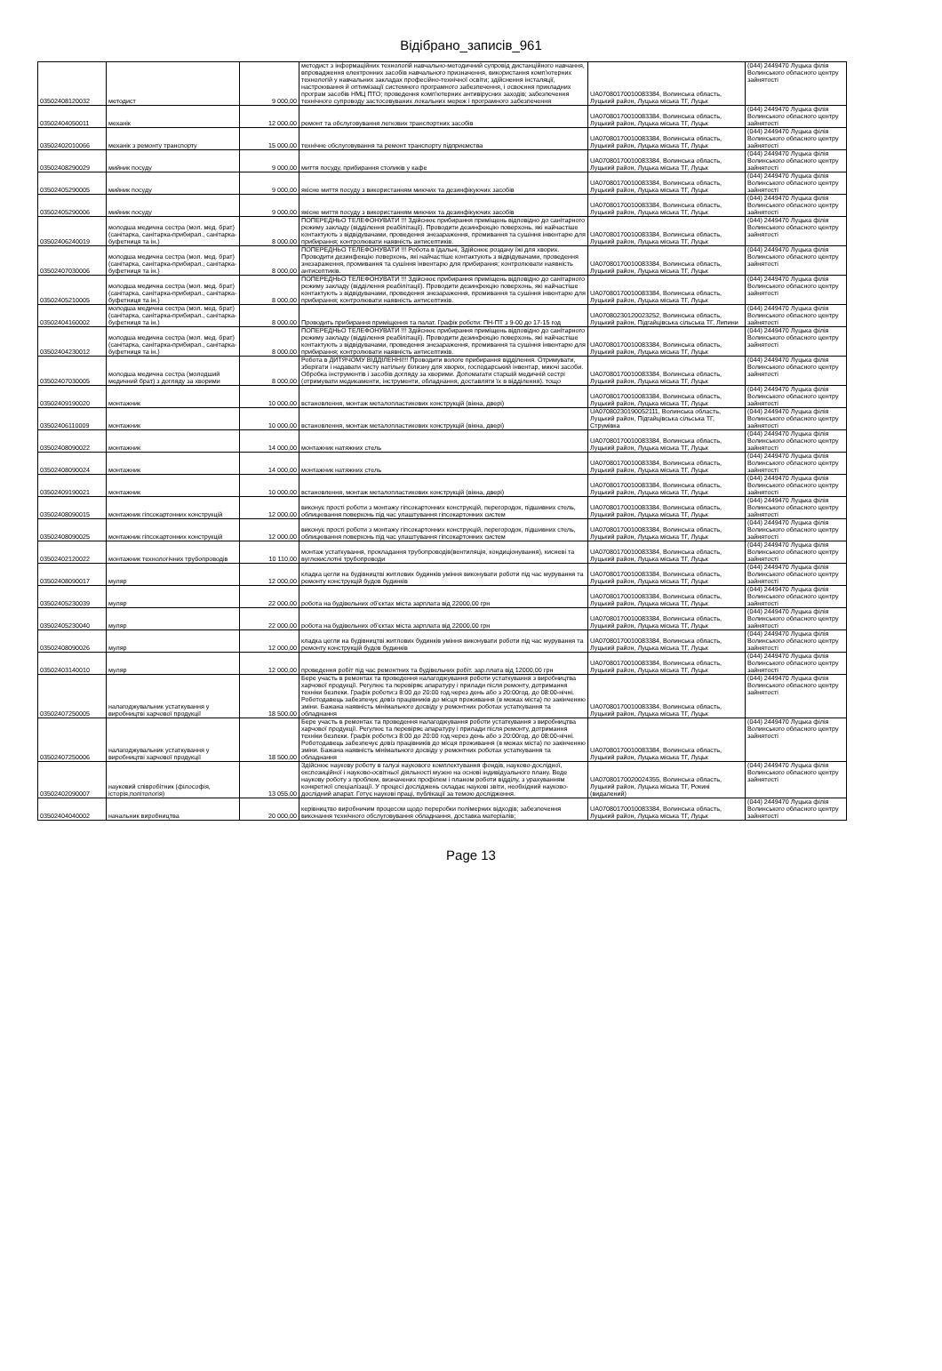Відібрано_записів_961
| 03502408120032 | методист | 9 000,00 | методист з інформаційних технологій навчально-методичний супровід дистанційного навчання, впровадження електронних засобів навчального призначення, використання комп'ютерних технологій у навчальних закладах професійно-технічної освіти; здійснення інсталяції, настроювання й оптимізації системного програмного забезпечення, і освоєння прикладних програм засобів НМЦ ПТО; проведення комп'ютерних антивірусних заходів; забезпечення технічного супроводу застосовуваних локальних мереж і програмного забезпечення | UA07080170010083384, Волинська область, Луцький район, Луцька міська ТГ, Луцьк | (044) 2449470 Луцька філія Волинського обласного центру зайнятості |
| 03502404050011 | механік | 12 000,00 | ремонт та обслуговування легкових транспортних засобів | UA07080170010083384, Волинська область, Луцький район, Луцька міська ТГ, Луцьк | (044) 2449470 Луцька філія Волинського обласного центру зайнятості |
| 03502402010066 | механік з ремонту транспорту | 15 000,00 | технічне обслуговування та ремонт транспорту підприємства | UA07080170010083384, Волинська область, Луцький район, Луцька міська ТГ, Луцьк | (044) 2449470 Луцька філія Волинського обласного центру зайнятості |
| 03502408290029 | мийник посуду | 9 000,00 | миття посуду, прибирання столиків у кафе | UA07080170010083384, Волинська область, Луцький район, Луцька міська ТГ, Луцьк | (044) 2449470 Луцька філія Волинського обласного центру зайнятості |
| 03502405290005 | мийник посуду | 9 000,00 | якісне миття посуду з використанням миючих та дезинфікуючих засобів | UA07080170010083384, Волинська область, Луцький район, Луцька міська ТГ, Луцьк | (044) 2449470 Луцька філія Волинського обласного центру зайнятості |
| 03502405290006 | мийник посуду | 9 000,00 | якісне миття посуду з використанням миючих та дезинфікуючих засобів | UA07080170010083384, Волинська область, Луцький район, Луцька міська ТГ, Луцьк | (044) 2449470 Луцька філія Волинського обласного центру зайнятості |
| 03502406240019 | молодша медична сестра (мол. мед. брат) (санітарка, санітарка-прибирал., санітарка-буфетниця та ін.) | 8 000,00 | ПОПЕРЕДНЬО ТЕЛЕФОНУВАТИ !!! Здійснює прибирання приміщень відповідно до санітарного режиму закладу (відділення реабілітації). Проводити дезинфекцію поверхонь, які найчастіше контактують з відвідувачами, проведення знезараження, промивання та сушіння інвентарю для прибирання; контролювати наявність антисептиків. | UA07080170010083384, Волинська область, Луцький район, Луцька міська ТГ, Луцьк | (044) 2449470 Луцька філія Волинського обласного центру зайнятості |
| 03502407030006 | молодша медична сестра (мол. мед. брат) (санітарка, санітарка-прибирал., санітарка-буфетниця та ін.) | 8 000,00 | ПОПЕРЕДНЬО ТЕЛЕФОНУВАТИ !!! Робота в їдальні, Здійснює роздачу їжі для хворих. Проводити дезинфекцію поверхонь, які найчастіше контактують з відвідувачами, проведення знезараження, промивання та сушіння інвентарю для прибирання; контролювати наявність антисептиків. | UA07080170010083384, Волинська область, Луцький район, Луцька міська ТГ, Луцьк | (044) 2449470 Луцька філія Волинського обласного центру зайнятості |
| 03502405210005 | молодша медична сестра (мол. мед. брат) (санітарка, санітарка-прибирал., санітарка-буфетниця та ін.) | 8 000,00 | ПОПЕРЕДНЬО ТЕЛЕФОНУВАТИ !!! Здійснює прибирання приміщень відповідно до санітарного режиму закладу (відділення реабілітації). Проводити дезинфекцію поверхонь, які найчастіше контактують з відвідувачами, проведення знезараження, промивання та сушіння інвентарю для прибирання; контролювати наявність антисептиків. | UA07080170010083384, Волинська область, Луцький район, Луцька міська ТГ, Луцьк | (044) 2449470 Луцька філія Волинського обласного центру зайнятості |
| 03502404160002 | молодша медична сестра (мол. мед. брат) (санітарка, санітарка-прибирал., санітарка-буфетниця та ін.) | 8 000,00 | Проводить прибирання приміщення та палат. Графік роботи: ПН-ПТ з 9-00 до 17-15 год | UA07080230120023252, Волинська область, Луцький район, Підгайцівська сільська ТГ, Липини | (044) 2449470 Луцька філія Волинського обласного центру зайнятості |
| 03502404230012 | молодша медична сестра (мол. мед. брат) (санітарка, санітарка-прибирал., санітарка-буфетниця та ін.) | 8 000,00 | ПОПЕРЕДНЬО ТЕЛЕФОНУВАТИ !!! Здійснює прибирання приміщень відповідно до санітарного режиму закладу (відділення реабілітації). Проводити дезинфекцію поверхонь, які найчастіше контактують з відвідувачами, проведення знезараження, промивання та сушіння інвентарю для прибирання; контролювати наявність антисептиків. | UA07080170010083384, Волинська область, Луцький район, Луцька міська ТГ, Луцьк | (044) 2449470 Луцька філія Волинського обласного центру зайнятості |
| 03502407030005 | молодша медична сестра (молодший медичний брат) з догляду за хворими | 8 000,00 | Робота в ДИТЯЧОМУ ВІДДІЛЕННІ!!! Проводити вологе прибирання відділення. Отримувати, зберігати і надавати чисту натільну білизну для хворих, господарський інвентар, миючі засоби. Обробка інструментів і засобів догляду за хворими. Допомагати старшій медичній сестрі (отримувати медикаменти, інструменти, обладнання, доставляти їх в відділення). тощо | UA07080170010083384, Волинська область, Луцький район, Луцька міська ТГ, Луцьк | (044) 2449470 Луцька філія Волинського обласного центру зайнятості |
| 03502409190020 | монтажник | 10 000,00 | встановлення, монтаж металопластикових конструкцій (вікна, двері) | UA07080170010083384, Волинська область, Луцький район, Луцька міська ТГ, Луцьк | (044) 2449470 Луцька філія Волинського обласного центру зайнятості |
| 03502406110009 | монтажник | 10 000,00 | встановлення, монтаж металопластикових конструкцій (вікна, двері) | UA07080230190052111, Волинська область, Луцький район, Підгайцівська сільська ТГ, Струмівка | (044) 2449470 Луцька філія Волинського обласного центру зайнятості |
| 03502408090022 | монтажник | 14 000,00 | монтажник натяжних стель | UA07080170010083384, Волинська область, Луцький район, Луцька міська ТГ, Луцьк | (044) 2449470 Луцька філія Волинського обласного центру зайнятості |
| 03502408090024 | монтажник | 14 000,00 | монтажник натяжних стель | UA07080170010083384, Волинська область, Луцький район, Луцька міська ТГ, Луцьк | (044) 2449470 Луцька філія Волинського обласного центру зайнятості |
| 03502409190021 | монтажник | 10 000,00 | встановлення, монтаж металопластикових конструкцій (вікна, двері) | UA07080170010083384, Волинська область, Луцький район, Луцька міська ТГ, Луцьк | (044) 2449470 Луцька філія Волинського обласного центру зайнятості |
| 03502408090015 | монтажник гіпсокартонних конструкцій | 12 000,00 | виконує прості роботи з монтажу гіпсокартонних конструкцій, перегородок, підшивних стель, облицювання поверхонь під час улаштування гіпсокартонних систем | UA07080170010083384, Волинська область, Луцький район, Луцька міська ТГ, Луцьк | (044) 2449470 Луцька філія Волинського обласного центру зайнятості |
| 03502408090025 | монтажник гіпсокартонних конструкцій | 12 000,00 | виконує прості роботи з монтажу гіпсокартонних конструкцій, перегородок, підшивних стель, облицювання поверхонь під час улаштування гіпсокартонних систем | UA07080170010083384, Волинська область, Луцький район, Луцька міська ТГ, Луцьк | (044) 2449470 Луцька філія Волинського обласного центру зайнятості |
| 03502402120022 | монтажник технологічних трубопроводів | 10 110,00 | монтаж устаткування, прокладання трубопроводів(вентиляція, кондиціонування), кисневі та вуглекислотні трубопроводи | UA07080170010083384, Волинська область, Луцький район, Луцька міська ТГ, Луцьк | (044) 2449470 Луцька філія Волинського обласного центру зайнятості |
| 03502408090017 | муляр | 12 000,00 | кладка цегли на будівництві житлових будинків уміння виконувати роботи під час мурування та ремонту конструкцій будов будинків | UA07080170010083384, Волинська область, Луцький район, Луцька міська ТГ, Луцьк | (044) 2449470 Луцька філія Волинського обласного центру зайнятості |
| 03502405230039 | муляр | 22 000,00 | робота на будівельних об'єктах міста зарплата від 22000,00 грн | UA07080170010083384, Волинська область, Луцький район, Луцька міська ТГ, Луцьк | (044) 2449470 Луцька філія Волинського обласного центру зайнятості |
| 03502405230040 | муляр | 22 000,00 | робота на будівельних об'єктах міста зарплата від 22000,00 грн | UA07080170010083384, Волинська область, Луцький район, Луцька міська ТГ, Луцьк | (044) 2449470 Луцька філія Волинського обласного центру зайнятості |
| 03502408090026 | муляр | 12 000,00 | кладка цегли на будівництві житлових будинків уміння виконувати роботи під час мурування та ремонту конструкцій будов будинків | UA07080170010083384, Волинська область, Луцький район, Луцька міська ТГ, Луцьк | (044) 2449470 Луцька філія Волинського обласного центру зайнятості |
| 03502403140010 | муляр | 12 000,00 | проведення робіт під час ремонтних та будівельних робіт. зар.плата від 12000,00 грн | UA07080170010083384, Волинська область, Луцький район, Луцька міська ТГ, Луцьк | (044) 2449470 Луцька філія Волинського обласного центру зайнятості |
| 03502407250005 | налагоджувальник устаткування у виробництві харчової продукції | 18 500,00 | Бере участь в ремонтах та проведення налагоджування роботи устаткування з виробництва харчової продукції. Регулює та перевіряє апаратуру і прилади після ремонту, дотримання техніки безпеки. Графік роботи:з 8:00 до 20:00 год.через день або з 20:00год. до 08:00-нічні. Роботодавець забезпечує довіз працівників до місця проживання (в межах міста) по закінченню зміни. Бажана наявність мінімального досвіду у ремонтних роботах устаткування та обладнання | UA07080170010083384, Волинська область, Луцький район, Луцька міська ТГ, Луцьк | (044) 2449470 Луцька філія Волинського обласного центру зайнятості |
| 03502407250006 | налагоджувальник устаткування у виробництві харчової продукції | 18 500,00 | Бере участь в ремонтах та проведення налагоджування роботи устаткування з виробництва харчової продукції. Регулює та перевіряє апаратуру і прилади після ремонту, дотримання техніки безпеки. Графік роботи:з 8:00 до 20:00 год.через день або з 20:00год. до 08:00-нічні. Роботодавець забезпечує довіз працівників до місця проживання (в межах міста) по закінченню зміни. Бажана наявність мінімального досвіду у ремонтних роботах устаткування та обладнання | UA07080170010083384, Волинська область, Луцький район, Луцька міська ТГ, Луцьк | (044) 2449470 Луцька філія Волинського обласного центру зайнятості |
| 03502402090007 | науковий співробітник (філософія, історія,політологія) | 13 055,00 | Здійснює наукову роботу в галузі наукового комплектування фондів, науково-дослідної, експозиційної і науково-освітньої діяльності музею на основі індивідуального плану. Веде наукову роботу з проблем, визначених профілем і планом роботи відділу, з урахуванням конкретної спеціалізації. У процесі досліджень складає наукові звіти, необхідний науково-дослідний апарат. Готує наукові праці, публікації за темою дослідження. | UA07080170020024355, Волинська область, Луцький район, Луцька міська ТГ, Рокині (видалений) | (044) 2449470 Луцька філія Волинського обласного центру зайнятості |
| 03502404040002 | начальник виробництва | 20 000,00 | керівництво виробничим процесом щодо переробки полімерних відходів; забезпечення виконання технічного обслуговування обладнання, доставка матеріалів; | UA07080170010083384, Волинська область, Луцький район, Луцька міська ТГ, Луцьк | (044) 2449470 Луцька філія Волинського обласного центру зайнятості |
Page 13